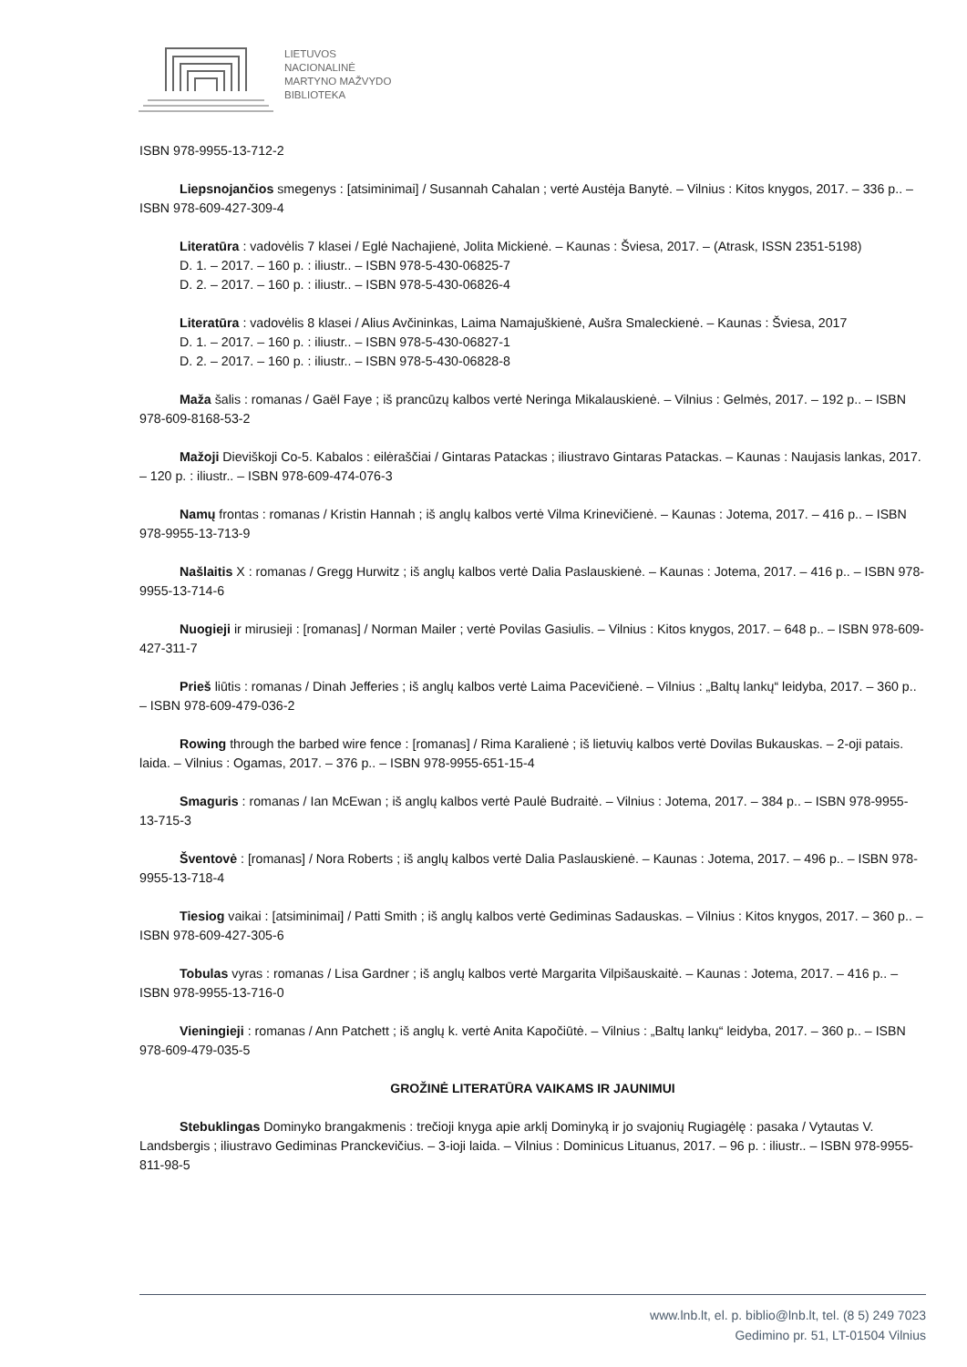LIETUVOS
NACIONALINĖ
MARTYNO MAŽVYDO
BIBLIOTEKA
ISBN 978-9955-13-712-2
Liepsnojančios smegenys : [atsiminimai] / Susannah Cahalan ; vertė Austėja Banytė. – Vilnius : Kitos knygos, 2017. – 336 p.. – ISBN 978-609-427-309-4
Literatūra : vadovėlis 7 klasei / Eglė Nachajienė, Jolita Mickienė. – Kaunas : Šviesa, 2017. – (Atrask, ISSN 2351-5198)
D. 1. – 2017. – 160 p. : iliustr.. – ISBN 978-5-430-06825-7
D. 2. – 2017. – 160 p. : iliustr.. – ISBN 978-5-430-06826-4
Literatūra : vadovėlis 8 klasei / Alius Avčininkas, Laima Namajuškienė, Aušra Smaleckienė. – Kaunas : Šviesa, 2017
D. 1. – 2017. – 160 p. : iliustr.. – ISBN 978-5-430-06827-1
D. 2. – 2017. – 160 p. : iliustr.. – ISBN 978-5-430-06828-8
Maža šalis : romanas / Gaël Faye ; iš prancūzų kalbos vertė Neringa Mikalauskienė. – Vilnius : Gelmės, 2017. – 192 p.. – ISBN 978-609-8168-53-2
Mažoji Dieviškoji Co-5. Kabalos : eilėraščiai / Gintaras Patackas ; iliustravo Gintaras Patackas. – Kaunas : Naujasis lankas, 2017. – 120 p. : iliustr.. – ISBN 978-609-474-076-3
Namų frontas : romanas / Kristin Hannah ; iš anglų kalbos vertė Vilma Krinevičienė. – Kaunas : Jotema, 2017. – 416 p.. – ISBN 978-9955-13-713-9
Našlaitis X : romanas / Gregg Hurwitz ; iš anglų kalbos vertė Dalia Paslauskienė. – Kaunas : Jotema, 2017. – 416 p.. – ISBN 978-9955-13-714-6
Nuogieji ir mirusieji : [romanas] / Norman Mailer ; vertė Povilas Gasiulis. – Vilnius : Kitos knygos, 2017. – 648 p.. – ISBN 978-609-427-311-7
Prieš liūtis : romanas / Dinah Jefferies ; iš anglų kalbos vertė Laima Pacevičienė. – Vilnius : „Baltų lankų“ leidyba, 2017. – 360 p.. – ISBN 978-609-479-036-2
Rowing through the barbed wire fence : [romanas] / Rima Karalienė ; iš lietuvių kalbos vertė Dovilas Bukauskas. – 2-oji patais. laida. – Vilnius : Ogamas, 2017. – 376 p.. – ISBN 978-9955-651-15-4
Smaguris : romanas / Ian McEwan ; iš anglų kalbos vertė Paulė Budraitė. – Vilnius : Jotema, 2017. – 384 p.. – ISBN 978-9955-13-715-3
Šventovė : [romanas] / Nora Roberts ; iš anglų kalbos vertė Dalia Paslauskienė. – Kaunas : Jotema, 2017. – 496 p.. – ISBN 978-9955-13-718-4
Tiesiog vaikai : [atsiminimai] / Patti Smith ; iš anglų kalbos vertė Gediminas Sadauskas. – Vilnius : Kitos knygos, 2017. – 360 p.. – ISBN 978-609-427-305-6
Tobulas vyras : romanas / Lisa Gardner ; iš anglų kalbos vertė Margarita Vilpišauskaitė. – Kaunas : Jotema, 2017. – 416 p.. – ISBN 978-9955-13-716-0
Vieningieji : romanas / Ann Patchett ; iš anglų k. vertė Anita Kapočiūtė. – Vilnius : „Baltų lankų“ leidyba, 2017. – 360 p.. – ISBN 978-609-479-035-5
GROŽINĖ LITERATŪRA VAIKAMS IR JAUNIMUI
Stebuklingas Dominyko brangakmenis : trečioji knyga apie arklį Dominyką ir jo svajonių Rugiagėlę : pasaka / Vytautas V. Landsbergis ; iliustravo Gediminas Pranckevičius. – 3-ioji laida. – Vilnius : Dominicus Lituanus, 2017. – 96 p. : iliustr.. – ISBN 978-9955-811-98-5
www.lnb.lt, el. p. biblio@lnb.lt, tel. (8 5) 249 7023
Gedimino pr. 51, LT-01504 Vilnius